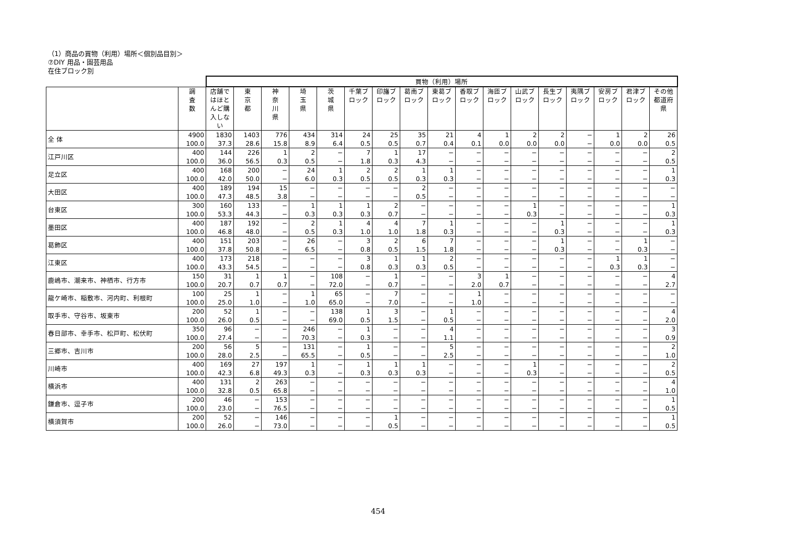（1）商品の買物（利用）場所＜個別品目別＞
⑦DIY 用品・園芸用品
在住ブロック別
| | | 買物（利用）場所 | | | | | | | | | | | | | | | | |
| --- | --- | --- | --- | --- | --- | --- | --- | --- | --- | --- | --- | --- | --- | --- | --- | --- | --- | --- |
| | 調 査 数 | 店舗ではほとんど購入しない | 東 京 都 | 神 奈 川 県 | 埼 玉 県 | 茨 城 県 | 千葉ブロック | 印旛ブロック | 葛南ブロック | 東葛ブロック | 香取ブロック | 海匝ブロック | 山武ブロック | 長生ブロック | 夷隅ブロック | 安房ブロック | 君津ブロック | その他都道府県 |
| 全 体 | 4900 100.0 | 1830 37.3 | 1403 28.6 | 776 15.8 | 434 8.9 | 314 6.4 | 24 0.5 | 25 0.5 | 35 0.7 | 21 0.4 | 4 0.1 | 1 0.0 | 2 0.0 | 2 0.0 | − − | 1 0.0 | 2 0.0 | 26 0.5 |
| 江戸川区 | 400 100.0 | 144 36.0 | 226 56.5 | 1 0.3 | 2 0.5 | − − | 7 1.8 | 1 0.3 | 17 4.3 | − − | − − | − − | − − | − − | − − | − − | − − | 2 0.5 |
| 足立区 | 400 100.0 | 168 42.0 | 200 50.0 | − − | 24 6.0 | 1 0.3 | 2 0.5 | 2 0.5 | 1 0.3 | 1 0.3 | − − | − − | − − | − − | − − | − − | − − | 1 0.3 |
| 大田区 | 400 100.0 | 189 47.3 | 194 48.5 | 15 3.8 | − − | − − | − − | − − | 2 0.5 | − − | − − | − − | − − | − − | − − | − − | − − | − − |
| 台東区 | 300 100.0 | 160 53.3 | 133 44.3 | − − | 1 0.3 | 1 0.3 | 1 0.3 | 2 0.7 | − − | − − | − − | − − | 1 0.3 | − − | − − | − − | − − | 1 0.3 |
| 墨田区 | 400 100.0 | 187 46.8 | 192 48.0 | − − | 2 0.5 | 1 0.3 | 4 1.0 | 4 1.0 | 7 1.8 | 1 0.3 | − − | − − | − − | 1 0.3 | − − | − − | − − | 1 0.3 |
| 葛飾区 | 400 100.0 | 151 37.8 | 203 50.8 | − − | 26 6.5 | − − | 3 0.8 | 2 0.5 | 6 1.5 | 7 1.8 | − − | − − | − − | 1 0.3 | − − | − − | 1 0.3 | − − |
| 江東区 | 400 100.0 | 173 43.3 | 218 54.5 | − − | − − | − − | 3 0.8 | 1 0.3 | 1 0.3 | 2 0.5 | − − | − − | − − | − − | − − | 1 0.3 | 1 0.3 | − − |
| 鹿嶋市、潮来市、神栖市、行方市 | 150 100.0 | 31 20.7 | 1 0.7 | 1 0.7 | − − | 108 72.0 | − − | 1 0.7 | − − | − − | 3 2.0 | 1 0.7 | − − | − − | − − | − − | − − | 4 2.7 |
| 龍ケ崎市、稲敷市、河内町、利根町 | 100 100.0 | 25 25.0 | 1 1.0 | − − | 1 1.0 | 65 65.0 | − − | 7 7.0 | − − | − − | 1 1.0 | − − | − − | − − | − − | − − | − − | − − |
| 取手市、守谷市、坂東市 | 200 100.0 | 52 26.0 | 1 0.5 | − − | − − | 138 69.0 | 1 0.5 | 3 1.5 | − − | 1 0.5 | − − | − − | − − | − − | − − | − − | − − | 4 2.0 |
| 春日部市、幸手市、松戸町、松伏町 | 350 100.0 | 96 27.4 | − − | − − | 246 70.3 | − − | 1 0.3 | − − | − − | 4 1.1 | − − | − − | − − | − − | − − | − − | − − | 3 0.9 |
| 三郷市、吉川市 | 200 100.0 | 56 28.0 | 5 2.5 | − − | 131 65.5 | − − | 1 0.5 | − − | − − | 5 2.5 | − − | − − | − − | − − | − − | − − | − − | 2 1.0 |
| 川崎市 | 400 100.0 | 169 42.3 | 27 6.8 | 197 49.3 | 1 0.3 | − − | 1 0.3 | 1 0.3 | 1 0.3 | − − | − − | − − | 1 0.3 | − − | − − | − − | − − | 2 0.5 |
| 横浜市 | 400 100.0 | 131 32.8 | 2 0.5 | 263 65.8 | − − | − − | − − | − − | − − | − − | − − | − − | − − | − − | − − | − − | − − | 4 1.0 |
| 鎌倉市、逗子市 | 200 100.0 | 46 23.0 | − − | 153 76.5 | − − | − − | − − | − − | − − | − − | − − | − − | − − | − − | − − | − − | − − | 1 0.5 |
| 横須賀市 | 200 100.0 | 52 26.0 | − − | 146 73.0 | − − | − − | − − | 1 0.5 | − − | − − | − − | − − | − − | − − | − − | − − | − − | 1 0.5 |
454